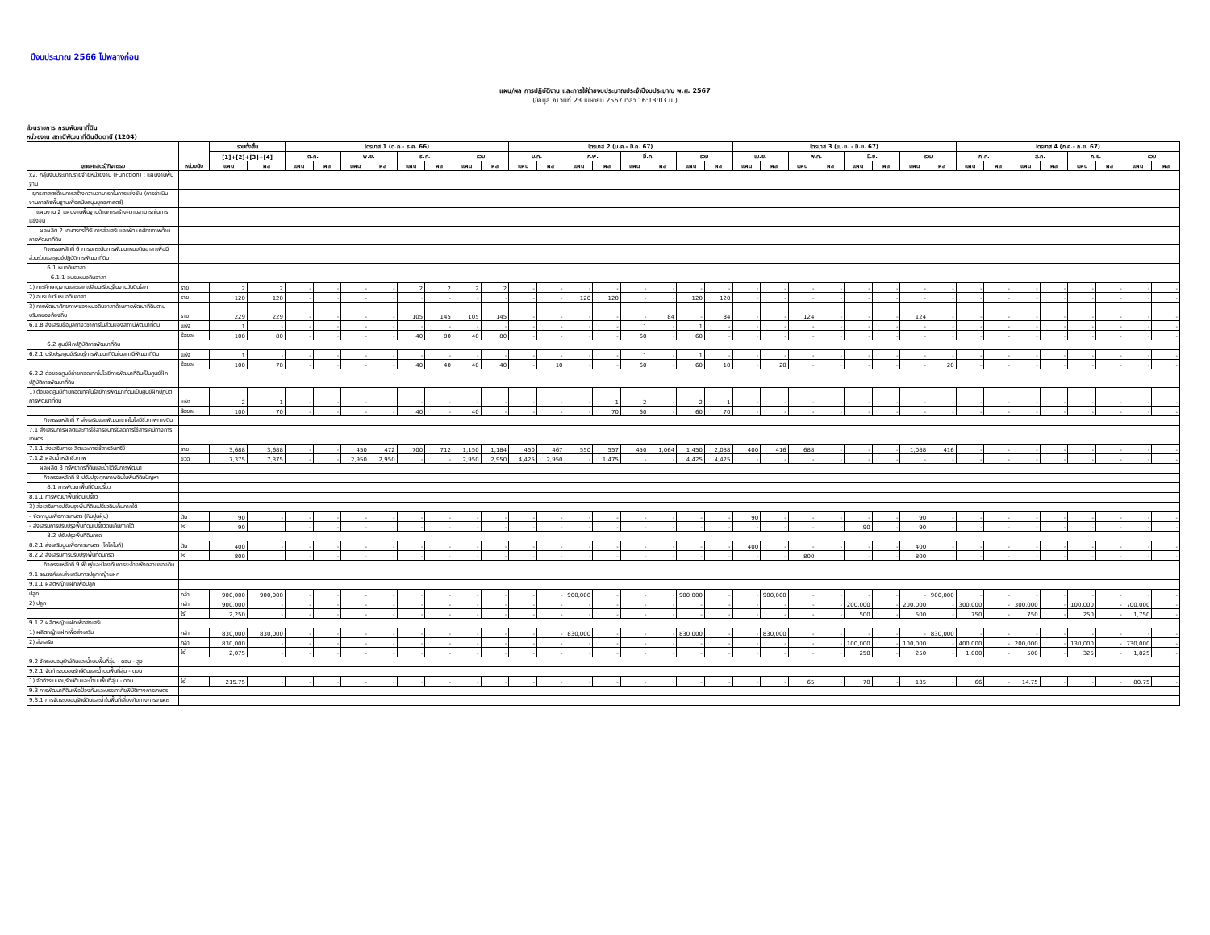ปีงบประมาณ 2566 ไปพลางก่อน
แผน/ผล การปฏิบัติงาน และการใช้จ่ายงบประมาณประจำปีงบประมาณ พ.ศ. 2567
(ข้อมูล ณ วันที่ 23 เมษายน 2567 เวลา 16:13:03 น.)
ส่วนราชการ กรมพัฒนาที่ดิน
หน่วยงาน สถานีพัฒนาที่ดินปัตตานี (1204)
| ยุทธศาสตร์/กิจกรรม | หน่วยนับ | รวมทั้งสิ้น | | ไตรมาส 1 (ต.ค.- ธ.ค. 66) | | | | | | | | ไตรมาส 2 (ม.ค.- มี.ค. 67) | | | | | | | | ไตรมาส 3 (เม.ย. - มิ.ย. 67) | | | | | | | | ไตรมาส 4 (ก.ค.- ก.ย. 67) | | | | | | | |
| --- | --- | --- | --- | --- | --- | --- | --- | --- | --- | --- | --- | --- | --- | --- | --- | --- | --- | --- | --- | --- | --- | --- | --- | --- | --- | --- | --- | --- | --- | --- | --- | --- | --- | --- | --- |
| | | [1]+[2]+[3]+[4] | | ต.ค. | | พ.ย. | | ธ.ค. | | รวม | | ม.ค. | | ก.พ. | | มี.ค. | | รวม | | เม.ย. | | พ.ค. | | มิ.ย. | | รวม | | ก.ค. | | ส.ค. | | ก.ย. | | รวม | |
| | | แผน | ผล | แผน | ผล | แผน | ผล | แผน | ผล | แผน | ผล | แผน | ผล | แผน | ผล | แผน | ผล | แผน | ผล | แผน | ผล | แผน | ผล | แผน | ผล | แผน | ผล | แผน | ผล | แผน | ผล | แผน | ผล | แผน | ผล |
| x2. กลุ่มงบประมาณรายจ่ายหน่วยงาน (Function) : แผนงานพื้นฐาน | | | | | | | | | | | | | | | | | | | | | | | | | | | | | | | | | | | |
| ยุทธศาสตร์ด้านการสร้างความสามารถในการแข่งขัน (การดำเนินงานภารกิจพื้นฐานเพื่อสนับสนุนยุทธศาสตร์) | | | | | | | | | | | | | | | | | | | | | | | | | | | | | | | | | | | |
| แผนงาน 2 แผนงานพื้นฐานด้านการสร้างความสามารถในการแข่งขัน | | | | | | | | | | | | | | | | | | | | | | | | | | | | | | | | | | | |
| ผลผลิต 2 เกษตรกรได้รับการส่งเสริมและพัฒนาศักยภาพด้านการพัฒนาที่ดิน | | | | | | | | | | | | | | | | | | | | | | | | | | | | | | | | | | | |
| กิจกรรมหลักที่ 6 การยกระดับการพัฒนาหมอดินอาสาเพื่อมีส่วนร่วมและศูนย์ปฏิบัติการพัฒนาที่ดิน | | | | | | | | | | | | | | | | | | | | | | | | | | | | | | | | | | | |
| 6.1 หมอดินอาสา | | | | | | | | | | | | | | | | | | | | | | | | | | | | | | | | | | | |
| 6.1.1 อบรมหมอดินอาสา | | | | | | | | | | | | | | | | | | | | | | | | | | | | | | | | | | | |
| 1) การศึกษาดูงานและแลกเปลี่ยนเรียนรู้ในงานวันดินโลก | ราย | 2 | 2 | - | - | - | - | 2 | 2 | 2 | 2 | - | - | - | - | - | - | - | - | - | - | - | - | - | - | - | - | - | - | - | - | - | - | - | - |
| 2) อบรมในวันหมอดินอาสา | ราย | 120 | 120 | - | - | - | - | - | - | - | - | - | - | 120 | 120 | - | - | 120 | 120 | - | - | - | - | - | - | - | - | - | - | - | - | - | - | - | - |
| 3) การพัฒนาศักยภาพของหมอดินอาสาด้านการพัฒนาที่ดินตามบริบทของท้องถิ่น | ราย | 229 | 229 | - | - | - | - | 105 | 145 | 105 | 145 | - | - | - | - | - | 84 | - | 84 | - | - | 124 | - | - | - | 124 | - | - | - | - | - | - | - | - | - |
| 6.1.8 ส่งเสริมข้อมูลทางวิชาการในส่วนของสถานีพัฒนาที่ดิน | แห่ง | 1 | - | - | - | - | - | - | - | - | - | - | - | - | - | 1 | - | 1 | - | - | - | - | - | - | - | - | - | - | - | - | - | - | - | - | - |
| | ร้อยละ | 100 | 80 | - | - | - | - | 40 | 80 | 40 | 80 | - | - | - | - | 60 | - | 60 | - | - | - | - | - | - | - | - | - | - | - | - | - | - | - | - | - |
| 6.2 ศูนย์ฝึกปฏิบัติการพัฒนาที่ดิน | | | | | | | | | | | | | | | | | | | | | | | | | | | | | | | | | | | |
| 6.2.1 ปรับปรุงศูนย์เรียนรู้การพัฒนาที่ดินในสถานีพัฒนาที่ดิน | แห่ง | 1 | - | - | - | - | - | - | - | - | - | - | - | - | - | 1 | - | 1 | - | - | - | - | - | - | - | - | - | - | - | - | - | - | - | - | - |
| | ร้อยละ | 100 | 70 | - | - | - | - | 40 | 40 | 40 | 40 | - | 10 | - | - | 60 | - | 60 | 10 | - | 20 | - | - | - | - | - | 20 | - | - | - | - | - | - | - | - |
| 6.2.2 ต่อยอดศูนย์ถ่ายทอดเทคโนโลยีการพัฒนาที่ดินเป็นศูนย์ฝึกปฏิบัติการพัฒนาที่ดิน | | | | | | | | | | | | | | | | | | | | | | | | | | | | | | | | | | | |
| 1) ต่อยอดศูนย์ถ่ายทอดเทคโนโลยีการพัฒนาที่ดินเป็นศูนย์ฝึกปฏิบัติการพัฒนาที่ดิน | แห่ง | 2 | 1 | - | - | - | - | - | - | - | - | - | - | - | 1 | 2 | - | 2 | 1 | - | - | - | - | - | - | - | - | - | - | - | - | - | - | - | - |
| | ร้อยละ | 100 | 70 | - | - | - | - | 40 | - | 40 | - | - | - | - | 70 | 60 | - | 60 | 70 | - | - | - | - | - | - | - | - | - | - | - | - | - | - | - | - |
| กิจกรรมหลักที่ 7 ส่งเสริมและพัฒนาเทคโนโลยีชีวภาพทางดิน | | | | | | | | | | | | | | | | | | | | | | | | | | | | | | | | | | | |
| 7.1 ส่งเสริมการผลิตและการใช้สารอินทรีย์ลดการใช้สารเคมีทางการเกษตร | | | | | | | | | | | | | | | | | | | | | | | | | | | | | | | | | | | |
| 7.1.1 ส่งเสริมการผลิตและการใช้สารอินทรีย์ | ราย | 3,688 | 3,688 | - | - | 450 | 472 | 700 | 712 | 1,150 | 1,184 | 450 | 467 | 550 | 557 | 450 | 1,064 | 1,450 | 2,088 | 400 | 416 | 688 | - | - | - | 1,088 | 416 | - | - | - | - | - | - | - | - |
| 7.1.2 ผลิตน้ำหมักชีวภาพ | ขวด | 7,375 | 7,375 | - | - | 2,950 | 2,950 | - | - | 2,950 | 2,950 | 4,425 | 2,950 | - | 1,475 | - | - | 4,425 | 4,425 | - | - | - | - | - | - | - | - | - | - | - | - | - | - | - | - |
| ผลผลิต 3 ทรัพยากรที่ดินและน้ำได้รับการพัฒนา | | | | | | | | | | | | | | | | | | | | | | | | | | | | | | | | | | | |
| กิจกรรมหลักที่ 8 ปรับปรุงคุณภาพดินในพื้นที่ดินปัญหา | | | | | | | | | | | | | | | | | | | | | | | | | | | | | | | | | | | |
| 8.1 การพัฒนาพื้นที่ดินเปรี้ยว | | | | | | | | | | | | | | | | | | | | | | | | | | | | | | | | | | | |
| 8.1.1 การพัฒนาพื้นที่ดินเปรี้ยว | | | | | | | | | | | | | | | | | | | | | | | | | | | | | | | | | | | |
| 3) ส่งเสริมการปรับปรุงพื้นที่ดินเปรี้ยวดินเค็มภาคใต้ | | | | | | | | | | | | | | | | | | | | | | | | | | | | | | | | | | | |
| - จัดหาปูนเพื่อการเกษตร (หินปูนฝุ่น) | ตัน | 90 | - | - | - | - | - | - | - | - | - | - | - | - | - | - | - | - | - | 90 | - | - | - | - | - | 90 | - | - | - | - | - | - | - | - | - |
| - ส่งเสริมการปรับปรุงพื้นที่ดินเปรี้ยวดินเค็มภาคใต้ | ไร่ | 90 | - | - | - | - | - | - | - | - | - | - | - | - | - | - | - | - | - | - | - | - | - | 90 | - | 90 | - | - | - | - | - | - | - | - | - |
| 8.2 ปรับปรุงพื้นที่ดินกรด | | | | | | | | | | | | | | | | | | | | | | | | | | | | | | | | | | | |
| 8.2.1 ส่งเสริมปูนเพื่อการเกษตร (โดโลไมท์) | ตัน | 400 | - | - | - | - | - | - | - | - | - | - | - | - | - | - | - | - | - | 400 | - | - | - | - | - | 400 | - | - | - | - | - | - | - | - | - |
| 8.2.2 ส่งเสริมการปรับปรุงพื้นที่ดินกรด | ไร่ | 800 | - | - | - | - | - | - | - | - | - | - | - | - | - | - | - | - | - | - | - | 800 | - | - | - | 800 | - | - | - | - | - | - | - | - | - |
| กิจกรรมหลักที่ 9 ฟื้นฟูและป้องกันการชะล้างพังทลายของดิน | | | | | | | | | | | | | | | | | | | | | | | | | | | | | | | | | | | |
| 9.1 รณรงค์และส่งเสริมการปลูกหญ้าแฝก | | | | | | | | | | | | | | | | | | | | | | | | | | | | | | | | | | | |
| 9.1.1 ผลิตหญ้าแฝกเพื่อปลูก | | | | | | | | | | | | | | | | | | | | | | | | | | | | | | | | | | | |
| ปลูก | กล้า | 900,000 | 900,000 | - | - | - | - | - | - | - | - | - | - | 900,000 | - | - | - | 900,000 | - | - | 900,000 | - | - | - | - | - | 900,000 | - | - | - | - | - | - | - | - |
| 2) ปลูก | กล้า | 900,000 | - | - | - | - | - | - | - | - | - | - | - | - | - | - | - | - | - | - | - | - | - | 200,000 | - | 200,000 | - | 300,000 | - | 300,000 | - | 100,000 | - | 700,000 | - |
| | ไร่ | 2,250 | - | - | - | - | - | - | - | - | - | - | - | - | - | - | - | - | - | - | - | - | - | 500 | - | 500 | - | 750 | - | 750 | - | 250 | - | 1,750 | - |
| 9.1.2 ผลิตหญ้าแฝกเพื่อส่งเสริม | | | | | | | | | | | | | | | | | | | | | | | | | | | | | | | | | | | |
| 1) ผลิตหญ้าแฝกเพื่อส่งเสริม | กล้า | 830,000 | 830,000 | - | - | - | - | - | - | - | - | - | - | 830,000 | - | - | - | 830,000 | - | - | 830,000 | - | - | - | - | - | 830,000 | - | - | - | - | - | - | - | - |
| 2) ส่งเสริม | กล้า | 830,000 | - | - | - | - | - | - | - | - | - | - | - | - | - | - | - | - | - | - | - | - | - | 100,000 | - | 100,000 | - | 400,000 | - | 200,000 | - | 130,000 | - | 730,000 | - |
| | ไร่ | 2,075 | - | - | - | - | - | - | - | - | - | - | - | - | - | - | - | - | - | - | - | - | - | 250 | - | 250 | - | 1,000 | - | 500 | - | 325 | - | 1,825 | - |
| 9.2 จัดระบบอนุรักษ์ดินและน้ำบนพื้นที่ลุ่ม - ดอน - สูง | | | | | | | | | | | | | | | | | | | | | | | | | | | | | | | | | | | |
| 9.2.1 จัดทำระบบอนุรักษ์ดินและน้ำบนพื้นที่ลุ่ม - ดอน | | | | | | | | | | | | | | | | | | | | | | | | | | | | | | | | | | | |
| 1) จัดทำระบบอนุรักษ์ดินและน้ำบนพื้นที่ลุ่ม - ดอน | ไร่ | 215.75 | - | - | - | - | - | - | - | - | - | - | - | - | - | - | - | - | - | - | - | 65 | - | 70 | - | 135 | - | 66 | - | 14.75 | - | - | - | 80.75 | - |
| 9.3 การพัฒนาที่ดินเพื่อป้องกันและบรรเทาภัยพิบัติทางการเกษตร | | | | | | | | | | | | | | | | | | | | | | | | | | | | | | | | | | | |
| 9.3.1 การจัดระบบอนุรักษ์ดินและน้ำในพื้นที่เสี่ยงภัยทางการเกษตร | | | | | | | | | | | | | | | | | | | | | | | | | | | | | | | | | | | |